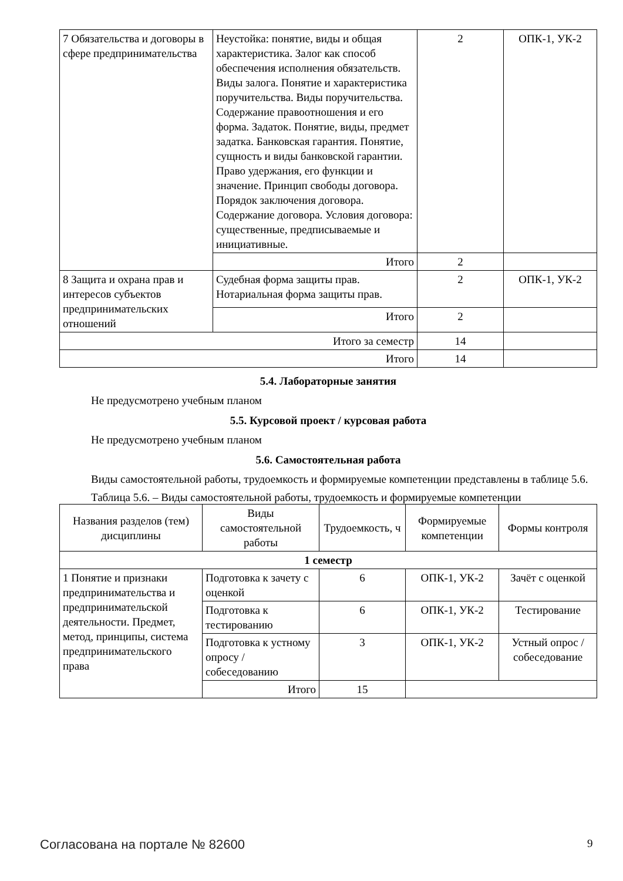| 7 Обязательства и договоры в сфере предпринимательства | Неустойка: понятие, виды и общая характеристика. Залог как способ обеспечения исполнения обязательств. Виды залога. Понятие и характеристика поручительства. Виды поручительства. Содержание правоотношения и его форма. Задаток. Понятие, виды, предмет задатка. Банковская гарантия. Понятие, сущность и виды банковской гарантии. Право удержания, его функции и значение. Принцип свободы договора. Порядок заключения договора. Содержание договора. Условия договора: существенные, предписываемые и инициативные. | 2 | ОПК-1, УК-2 |
| | Итого | 2 | |
| 8 Защита и охрана прав и интересов субъектов предпринимательских отношений | Судебная форма защиты прав. Нотариальная форма защиты прав. | 2 | ОПК-1, УК-2 |
| | Итого | 2 | |
| Итого за семестр | | 14 | |
| Итого | | 14 | |
5.4. Лабораторные занятия
Не предусмотрено учебным планом
5.5. Курсовой проект / курсовая работа
Не предусмотрено учебным планом
5.6. Самостоятельная работа
Виды самостоятельной работы, трудоемкость и формируемые компетенции представлены в таблице 5.6.
Таблица 5.6. – Виды самостоятельной работы, трудоемкость и формируемые компетенции
| Названия разделов (тем) дисциплины | Виды самостоятельной работы | Трудоемкость, ч | Формируемые компетенции | Формы контроля |
| --- | --- | --- | --- | --- |
| 1 семестр | | | | |
| 1 Понятие и признаки предпринимательства и предпринимательской деятельности. Предмет, метод, принципы, система предпринимательского права | Подготовка к зачету с оценкой | 6 | ОПК-1, УК-2 | Зачёт с оценкой |
| | Подготовка к тестированию | 6 | ОПК-1, УК-2 | Тестирование |
| | Подготовка к устному опросу / собеседованию | 3 | ОПК-1, УК-2 | Устный опрос / собеседование |
| | Итого | 15 | | |
Согласована на портале № 82600 9